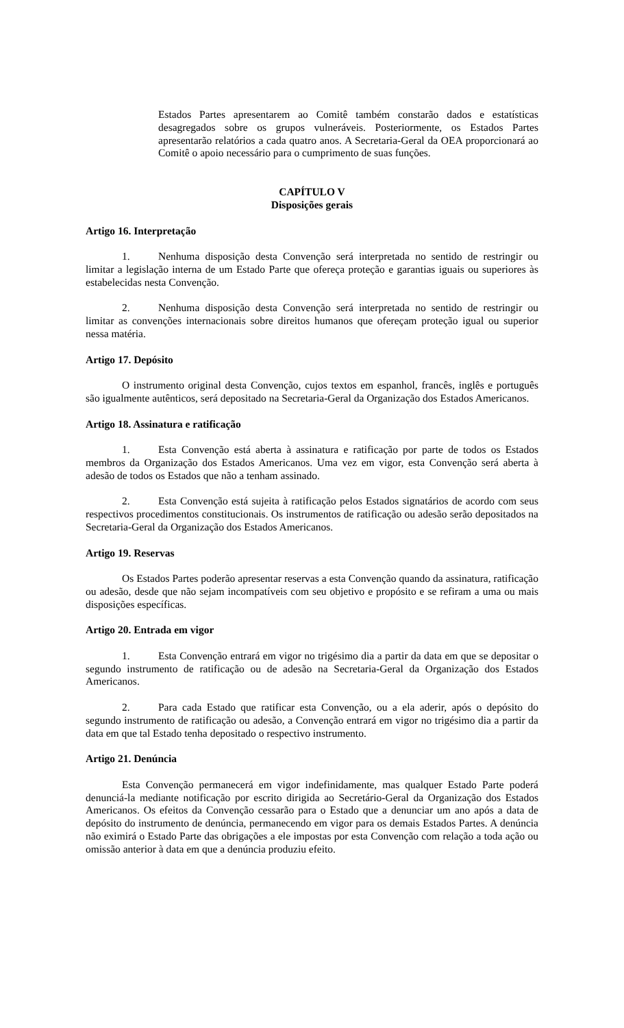Estados Partes apresentarem ao Comitê também constarão dados e estatísticas desagregados sobre os grupos vulneráveis. Posteriormente, os Estados Partes apresentarão relatórios a cada quatro anos. A Secretaria-Geral da OEA proporcionará ao Comitê o apoio necessário para o cumprimento de suas funções.
CAPÍTULO V
Disposições gerais
Artigo 16. Interpretação
1. Nenhuma disposição desta Convenção será interpretada no sentido de restringir ou limitar a legislação interna de um Estado Parte que ofereça proteção e garantias iguais ou superiores às estabelecidas nesta Convenção.
2. Nenhuma disposição desta Convenção será interpretada no sentido de restringir ou limitar as convenções internacionais sobre direitos humanos que ofereçam proteção igual ou superior nessa matéria.
Artigo 17. Depósito
O instrumento original desta Convenção, cujos textos em espanhol, francês, inglês e português são igualmente autênticos, será depositado na Secretaria-Geral da Organização dos Estados Americanos.
Artigo 18. Assinatura e ratificação
1. Esta Convenção está aberta à assinatura e ratificação por parte de todos os Estados membros da Organização dos Estados Americanos. Uma vez em vigor, esta Convenção será aberta à adesão de todos os Estados que não a tenham assinado.
2. Esta Convenção está sujeita à ratificação pelos Estados signatários de acordo com seus respectivos procedimentos constitucionais. Os instrumentos de ratificação ou adesão serão depositados na Secretaria-Geral da Organização dos Estados Americanos.
Artigo 19. Reservas
Os Estados Partes poderão apresentar reservas a esta Convenção quando da assinatura, ratificação ou adesão, desde que não sejam incompatíveis com seu objetivo e propósito e se refiram a uma ou mais disposições específicas.
Artigo 20. Entrada em vigor
1. Esta Convenção entrará em vigor no trigésimo dia a partir da data em que se depositar o segundo instrumento de ratificação ou de adesão na Secretaria-Geral da Organização dos Estados Americanos.
2. Para cada Estado que ratificar esta Convenção, ou a ela aderir, após o depósito do segundo instrumento de ratificação ou adesão, a Convenção entrará em vigor no trigésimo dia a partir da data em que tal Estado tenha depositado o respectivo instrumento.
Artigo 21. Denúncia
Esta Convenção permanecerá em vigor indefinidamente, mas qualquer Estado Parte poderá denunciá-la mediante notificação por escrito dirigida ao Secretário-Geral da Organização dos Estados Americanos. Os efeitos da Convenção cessarão para o Estado que a denunciar um ano após a data de depósito do instrumento de denúncia, permanecendo em vigor para os demais Estados Partes. A denúncia não eximirá o Estado Parte das obrigações a ele impostas por esta Convenção com relação a toda ação ou omissão anterior à data em que a denúncia produziu efeito.